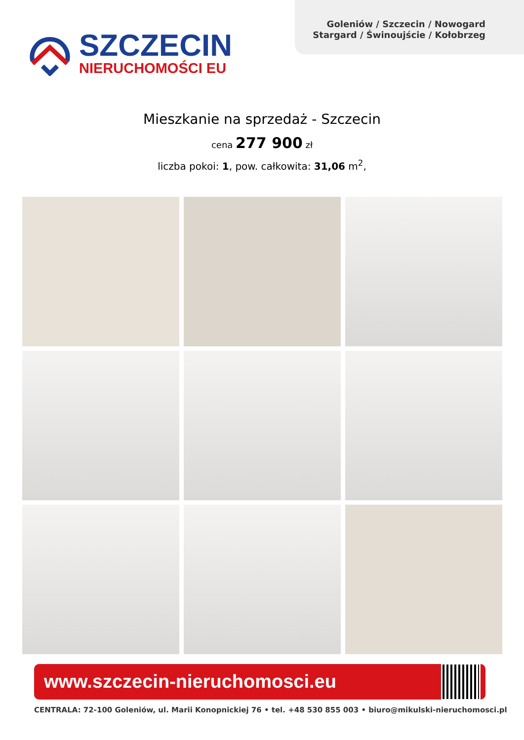Goleniów / Szczecin / Nowogard
Stargard / Świnoujście / Kołobrzeg
SZCZECIN
NIERUCHOMOŚCI EU
Mieszkanie na sprzedaż - Szczecin
cena 277 900 zł
liczba pokoi: 1, pow. całkowita: 31,06 m<sup>2</sup>,
www.szczecin-nieruchomosci.eu
CENTRALA: 72-100 Goleniów, ul. Marii Konopnickiej 76 • tel. +48 530 855 003 • biuro@mikulski-nieruchomosci.pl